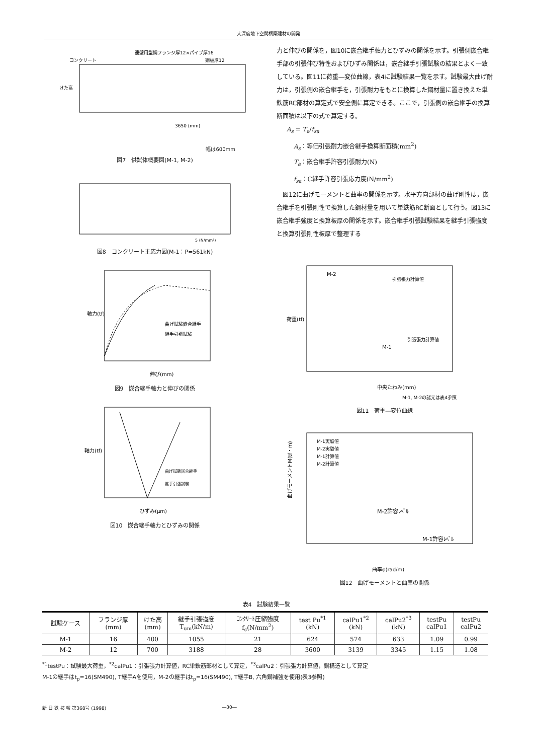大深度地下空間構築建材の開発
連壁用型鋼フランジ厚12×パイプ厚16
コンクリート
鋼板厚12
けた高
3650 (mm)
幅は600mm
図7　供試体概要図(M-1, M-2)
5 (N/mm²)
図8　コンクリート主応力図(M-1：P=561kN)
軸力(tf)
伸び(mm)
曲げ試験嵌合継手
継手引張試験
図9　嵌合継手軸力と伸びの関係
軸力(tf)
ひずみ(μm)
曲げ試験嵌合継手
継手引張試験
図10　嵌合継手軸力とひずみの関係
力と伸びの関係を，図10に嵌合継手軸力とひずみの関係を示す。引張側嵌合継手部の引張伸び特性およびひずみ関係は，嵌合継手引張試験の結果とよく一致している。図11に荷重―変位曲線，表4に試験結果一覧を示す。試験最大曲げ耐力は，引張側の嵌合継手を，引張耐力をもとに換算した鋼材量に置き換えた単鉄筋RC部材の算定式で安全側に算定できる。ここで，引張側の嵌合継手の換算断面積は以下の式で算定する。
A<sub>s</sub> = T<sub>a</sub>/f<sub>sa</sub>
A<sub>s</sub>：等価引張耐力嵌合継手換算断面積(mm<sup>2</sup>)
T<sub>a</sub>：嵌合継手許容引張耐力(N)
f<sub>sa</sub>：C継手許容引張応力度(N/mm<sup>2</sup>)
　図12に曲げモーメントと曲率の関係を示す。水平方向部材の曲げ剛性は，嵌合継手を引張剛性で換算した鋼材量を用いて単鉄筋RC断面として行う。図13に嵌合継手強度と換算板厚の関係を示す。嵌合継手引張試験結果を継手引張強度と換算引張剛性板厚で整理する
荷重(tf)
中央たわみ(mm)
M-2
引張張力計算値
引張張力計算値
M-1
M-1, M-2の諸元は表4参照
図11　荷重―変位曲線
曲げモーメントM(tf・m)
曲率φ(rad/m)
M-1実験値
M-2実験値
M-1計算値
M-2計算値
M-2許容ﾚﾍﾞﾙ
M-1許容ﾚﾍﾞﾙ
図12　曲げモーメントと曲率の関係
表4　試験結果一覧
| 試験ケース | フランジ厚 (mm) | けた高 (mm) | 継手引張強度 T<sub>um</sub>(kN/m) | ｺﾝｸﾘｰﾄ圧縮強度 f<sub>c</sub>(N/mm<sup>2</sup>) | test Pu<sup>*1</sup> (kN) | calPu1<sup>*2</sup> (kN) | calPu2<sup>*3</sup> (kN) | testPu calPu1 | testPu calPu2 |
| --- | --- | --- | --- | --- | --- | --- | --- | --- | --- |
| M-1 | 16 | 400 | 1055 | 21 | 624 | 574 | 633 | 1.09 | 0.99 |
| M-2 | 12 | 700 | 3188 | 28 | 3600 | 3139 | 3345 | 1.15 | 1.08 |
<sup>*1</sup>testPu：試験最大荷重，<sup>*2</sup>calPu1：引張張力計算値，RC単鉄筋部材として算定，<sup>*3</sup>calPu2：引張張力計算値，鋼構造として算定
M-1の継手はt<sub>p</sub>=16(SM490), T継手Aを使用，M-2の継手はt<sub>p</sub>=16(SM490), T継手B, 六角鋼補強を使用(表3参照)
新 日 鉄 技 報 第368号 (1998) ―30―